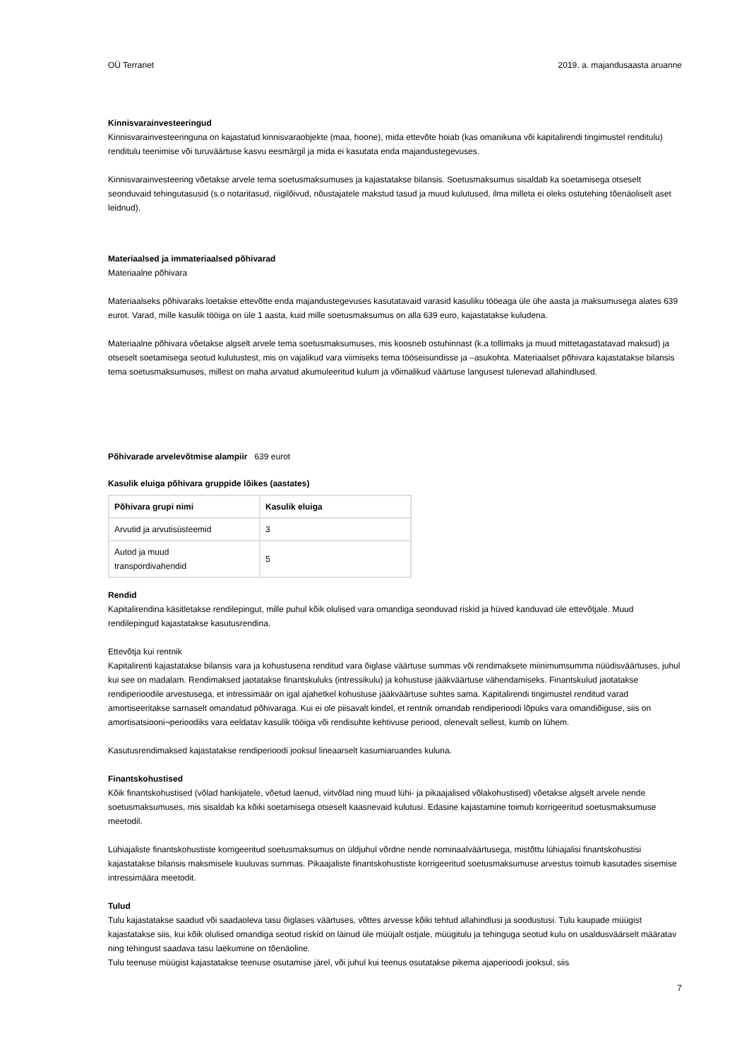OÜ Terranet 2019. a. majandusaasta aruanne
Kinnisvarainvesteeringud
Kinnisvarainvesteeringuna on kajastatud kinnisvaraobjekte (maa, hoone), mida ettevõte hoiab (kas omanikuna või kapitalirendi tingimustel renditulu) renditulu teenimise või turuväärtuse kasvu eesmärgil ja mida ei kasutata enda majandustegevuses.
Kinnisvarainvesteering võetakse arvele tema soetusmaksumuses ja kajastatakse bilansis. Soetusmaksumus sisaldab ka soetamisega otseselt seonduvaid tehingutasusid (s.o notaritasud, riigilõivud, nõustajatele makstud tasud ja muud kulutused, ilma milleta ei oleks ostutehing tõenäoliselt aset leidnud).
Materiaalsed ja immateriaalsed põhivarad
Materiaalne põhivara
Materiaalseks põhivaraks loetakse ettevõtte enda majandustegevuses kasutatavaid varasid kasuliku tööeaga üle ühe aasta ja maksumusega alates 639 eurot. Varad, mille kasulik tööiga on üle 1 aasta, kuid mille soetusmaksumus on alla 639 euro, kajastatakse kuludena.
Materiaalne põhivara võetakse algselt arvele tema soetusmaksumuses, mis koosneb ostuhinnast (k.a tollimaks ja muud mittetagastatavad maksud) ja otseselt soetamisega seotud kulutustest, mis on vajalikud vara viimiseks tema tööseisundisse ja –asukohta. Materiaalset põhivara kajastatakse bilansis tema soetusmaksumuses, millest on maha arvatud akumuleeritud kulum ja võimalikud väärtuse langusest tulenevad allahindlused.
Põhivarade arvelevõtmise alampiir 639 eurot
Kasulik eluiga põhivara gruppide lõikes (aastates)
| Põhivara grupi nimi | Kasulik eluiga |
| --- | --- |
| Arvutid ja arvutisüsteemid | 3 |
| Autod ja muud transpordivahendid | 5 |
Rendid
Kapitalirendina käsitletakse rendilepingut, mille puhul kõik olulised vara omandiga seonduvad riskid ja hüved kanduvad üle ettevõtjale. Muud rendilepingud kajastatakse kasutusrendina.
Ettevõtja kui rentnik
Kapitalirenti kajastatakse bilansis vara ja kohustusena renditud vara õiglase väärtuse summas või rendimaksete miinimumsumma nüüdisväärtuses, juhul kui see on madalam. Rendimaksed jaotatakse finantskuluks (intressikulu) ja kohustuse jääkväärtuse vähendamiseks. Finantskulud jaotatakse rendiperioodile arvestusega, et intressimäär on igal ajahetkel kohustuse jääkväärtuse suhtes sama. Kapitalirendi tingimustel renditud varad amortiseeritakse sarnaselt omandatud põhivaraga. Kui ei ole piisavalt kindel, et rentnik omandab rendiperioodi lõpuks vara omandiõiguse, siis on amortisatsiooni¬perioodiks vara eeldatav kasulik tööiga või rendisuhte kehtivuse periood, olenevalt sellest, kumb on lühem.
Kasutusrendimaksed kajastatakse rendiperioodi jooksul lineaarselt kasumiaruandes kuluna.
Finantskohustised
Kõik finantskohustised (võlad hankijatele, võetud laenud, viitvõlad ning muud lühi- ja pikaajalised võlakohustised) võetakse algselt arvele nende soetusmaksumuses, mis sisaldab ka kõiki soetamisega otseselt kaasnevaid kulutusi. Edasine kajastamine toimub korrigeeritud soetusmaksumuse meetodil.
Lühiajaliste finantskohustiste korrigeeritud soetusmaksumus on üldjuhul võrdne nende nominaalväärtusega, mistõttu lühiajalisi finantskohustisi kajastatakse bilansis maksmisele kuuluvas summas. Pikaajaliste finantskohustiste korrigeeritud soetusmaksumuse arvestus toimub kasutades sisemise intressimäära meetodit.
Tulud
Tulu kajastatakse saadud või saadaoleva tasu õiglases väärtuses, võttes arvesse kõiki tehtud allahindlusi ja soodustusi. Tulu kaupade müügist kajastatakse siis, kui kõik olulised omandiga seotud riskid on läinud üle müüjalt ostjale, müügitulu ja tehinguga seotud kulu on usaldusväärselt määratav ning tehingust saadava tasu laekumine on tõenäoline.
Tulu teenuse müügist kajastatakse teenuse osutamise järel, või juhul kui teenus osutatakse pikema ajaperioodi jooksul, siis
7